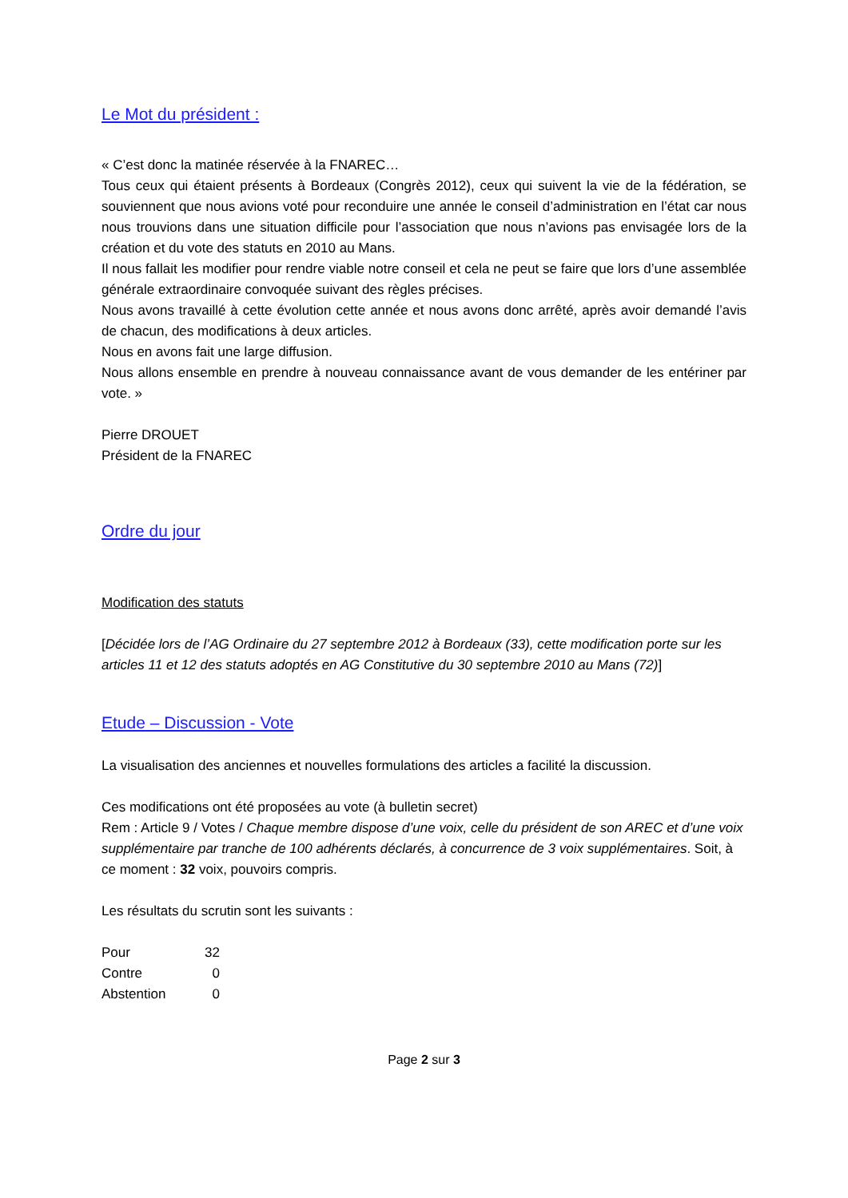Le Mot du président :
« C’est donc la matinée réservée à la FNAREC…
Tous ceux qui étaient présents à Bordeaux (Congrès 2012), ceux qui suivent la vie de la fédération, se souviennent que nous avions voté pour reconduire une année le conseil d’administration en l’état car nous nous trouvions dans une situation difficile pour l’association que nous n’avions pas envisagée lors de la création et du vote des statuts en 2010 au Mans.
Il nous fallait les modifier pour rendre viable notre conseil et cela ne peut se faire que lors d’une assemblée générale extraordinaire convoquée suivant des règles précises.
Nous avons travaillé à cette évolution cette année et nous avons donc arrêté, après avoir demandé l’avis de chacun, des modifications à deux articles.
Nous en avons fait une large diffusion.
Nous allons ensemble en prendre à nouveau connaissance avant de vous demander de les entériner par vote. »
Pierre DROUET
Président de la FNAREC
Ordre du jour
Modification des statuts
[Décidée lors de l’AG Ordinaire du 27 septembre 2012 à Bordeaux (33), cette modification porte sur les articles 11 et 12 des statuts adoptés en AG Constitutive du 30 septembre 2010 au Mans (72)]
Etude – Discussion - Vote
La visualisation des anciennes et nouvelles formulations des articles a facilité la discussion.
Ces modifications ont été proposées au vote (à bulletin secret)
Rem : Article 9 / Votes / Chaque membre dispose d’une voix, celle du président de son AREC et d’une voix supplémentaire par tranche de 100 adhérents déclarés, à concurrence de 3 voix supplémentaires. Soit, à ce moment : 32 voix, pouvoirs compris.
Les résultats du scrutin sont les suivants :
| Pour | 32 |
| Contre | 0 |
| Abstention | 0 |
Page 2 sur 3